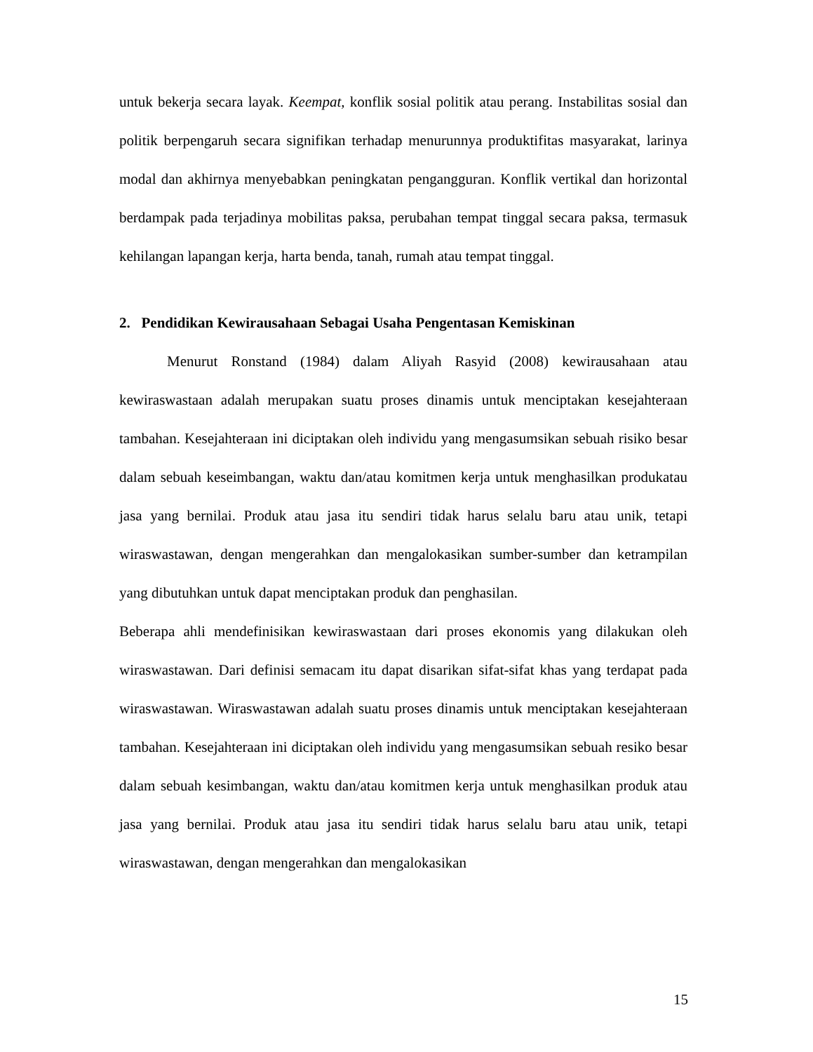untuk bekerja secara layak. Keempat, konflik sosial politik atau perang. Instabilitas sosial dan politik berpengaruh secara signifikan terhadap menurunnya produktifitas masyarakat, larinya modal dan akhirnya menyebabkan peningkatan pengangguran. Konflik vertikal dan horizontal berdampak pada terjadinya mobilitas paksa, perubahan tempat tinggal secara paksa, termasuk kehilangan lapangan kerja, harta benda, tanah, rumah atau tempat tinggal.
2. Pendidikan Kewirausahaan Sebagai Usaha Pengentasan Kemiskinan
Menurut Ronstand (1984) dalam Aliyah Rasyid (2008) kewirausahaan atau kewiraswastaan adalah merupakan suatu proses dinamis untuk menciptakan kesejahteraan tambahan. Kesejahteraan ini diciptakan oleh individu yang mengasumsikan sebuah risiko besar dalam sebuah keseimbangan, waktu dan/atau komitmen kerja untuk menghasilkan produkatau jasa yang bernilai. Produk atau jasa itu sendiri tidak harus selalu baru atau unik, tetapi wiraswastawan, dengan mengerahkan dan mengalokasikan sumber-sumber dan ketrampilan yang dibutuhkan untuk dapat menciptakan produk dan penghasilan.
Beberapa ahli mendefinisikan kewiraswastaan dari proses ekonomis yang dilakukan oleh wiraswastawan. Dari definisi semacam itu dapat disarikan sifat-sifat khas yang terdapat pada wiraswastawan. Wiraswastawan adalah suatu proses dinamis untuk menciptakan kesejahteraan tambahan. Kesejahteraan ini diciptakan oleh individu yang mengasumsikan sebuah resiko besar dalam sebuah kesimbangan, waktu dan/atau komitmen kerja untuk menghasilkan produk atau jasa yang bernilai. Produk atau jasa itu sendiri tidak harus selalu baru atau unik, tetapi wiraswastawan, dengan mengerahkan dan mengalokasikan
15